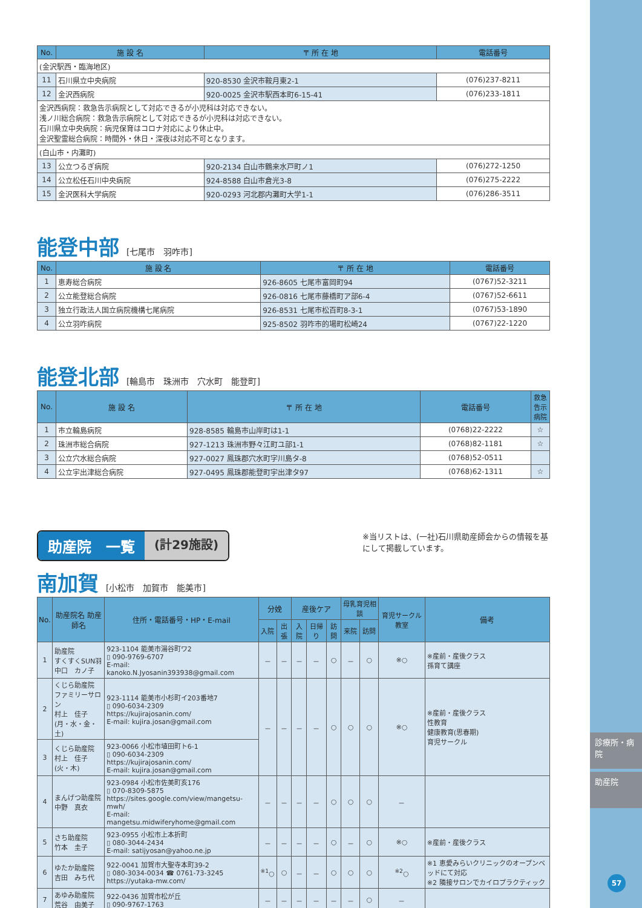診療所・病院
助産院
57
| No. | 施 設 名 | 〒 所 在 地 | 電話番号 |
| --- | --- | --- | --- |
| (金沢駅西・臨海地区) | | | |
| 11 | 石川県立中央病院 | 920-8530 金沢市鞍月東2-1 | (076)237-8211 |
| 12 | 金沢西病院 | 920-0025 金沢市駅西本町6-15-41 | (076)233-1811 |
| 金沢西病院：救急告示病院として対応できるが小児科は対応できない。 浅ノ川総合病院：救急告示病院として対応できるが小児科は対応できない。 石川県立中央病院：病児保育はコロナ対応により休止中。 金沢聖霊総合病院：時間外・休日・深夜は対応不可となります。 | | | |
| (白山市・内灘町) | | | |
| 13 | 公立つるぎ病院 | 920-2134 白山市鶴来水戸町ノ1 | (076)272-1250 |
| 14 | 公立松任石川中央病院 | 924-8588 白山市倉光3-8 | (076)275-2222 |
| 15 | 金沢医科大学病院 | 920-0293 河北郡内灘町大学1-1 | (076)286-3511 |
能登中部 [七尾市　羽咋市]
| No. | 施 設 名 | 〒 所 在 地 | 電話番号 |
| --- | --- | --- | --- |
| 1 | 恵寿総合病院 | 926-8605 七尾市富岡町94 | (0767)52-3211 |
| 2 | 公立能登総合病院 | 926-0816 七尾市藤橋町ア部6-4 | (0767)52-6611 |
| 3 | 独立行政法人国立病院機構七尾病院 | 926-8531 七尾市松百町8-3-1 | (0767)53-1890 |
| 4 | 公立羽咋病院 | 925-8502 羽咋市的場町松崎24 | (0767)22-1220 |
能登北部 [輪島市　珠洲市　穴水町　能登町]
| No. | 施 設 名 | 〒 所 在 地 | 電話番号 | 救急 告示病院 |
| --- | --- | --- | --- | --- |
| 1 | 市立輪島病院 | 928-8585 輪島市山岸町は1-1 | (0768)22-2222 | ☆ |
| 2 | 珠洲市総合病院 | 927-1213 珠洲市野々江町ユ部1-1 | (0768)82-1181 | ☆ |
| 3 | 公立穴水総合病院 | 927-0027 鳳珠郡穴水町字川島タ-8 | (0768)52-0511 | |
| 4 | 公立宇出津総合病院 | 927-0495 鳳珠郡能登町宇出津タ97 | (0768)62-1311 | ☆ |
助産院　一覧 (計29施設)
※当リストは、(一社)石川県助産師会からの情報を基にして掲載しています。
南加賀 [小松市　加賀市　能美市]
| No. | 助産院名 助産師名 | 住所・電話番号・HP・E-mail | 分娩 | | 産後ケア | | | 母乳育児相談 | | 育児サークル教室 | 備考 |
| --- | --- | --- | --- | --- | --- | --- | --- | --- | --- | --- | --- |
| | | | 入院 | 出張 | 入院 | 日帰り | 訪問 | 来院 | 訪問 | | |
| 1 | 助産院 すくすくSUN羽 中口 カノ子 | 923-1104 能美市湯谷町ワ2 ▯ 090-9769-6707 E-mail: kanoko.N.Jyosanin393938@gmail.com | － | － | － | － | ○ | － | ○ | ※○ | ※産前・産後クラス 孫育て講座 |
| 2 | くじら助産院 ファミリーサロン 村上 佳子 (月・水・金・土) | 923-1114 能美市小杉町イ203番地7 ▯ 090-6034-2309 https://kujirajosanin.com/ E-mail: kujira.josan@gmail.com | － | － | － | － | ○ | ○ | ○ | ※○ | ※産前・産後クラス 性教育 健康教育(思春期) 育児サークル |
| 3 | くじら助産院 村上 佳子 (火・木) | 923-0066 小松市埴田町ト6-1 ▯ 090-6034-2309 https://kujirajosanin.com/ E-mail: kujira.josan@gmail.com | | | | | | | | | |
| 4 | まんげつ助産院 中野 真衣 | 923-0984 小松市佐美町亥176 ▯ 070-8309-5875 https://sites.google.com/view/mangetsu-mwh/ E-mail: mangetsu.midwiferyhome@gmail.com | － | － | － | － | ○ | ○ | ○ | － | |
| 5 | さち助産院 竹本 圭子 | 923-0955 小松市上本折町 ▯ 080-3044-2434 E-mail: satijyosan@yahoo.ne.jp | － | － | － | － | ○ | － | ○ | ※○ | ※産前・産後クラス |
| 6 | ゆたか助産院 吉田 みち代 | 922-0041 加賀市大聖寺本町39-2 ▯ 080-3034-0034 ☎ 0761-73-3245 https://yutaka-mw.com/ | <sup>※1</sup>○ | ○ | － | － | ○ | ○ | ○ | <sup>※2</sup>○ | ※1 恵愛みらいクリニックのオープンベッドにて対応 ※2 隣接サロンでカイロプラクティック |
| 7 | あゆみ助産院 荒谷 由美子 | 922-0436 加賀市松が丘 ▯ 090-9767-1763 | － | － | － | － | － | － | ○ | － | |